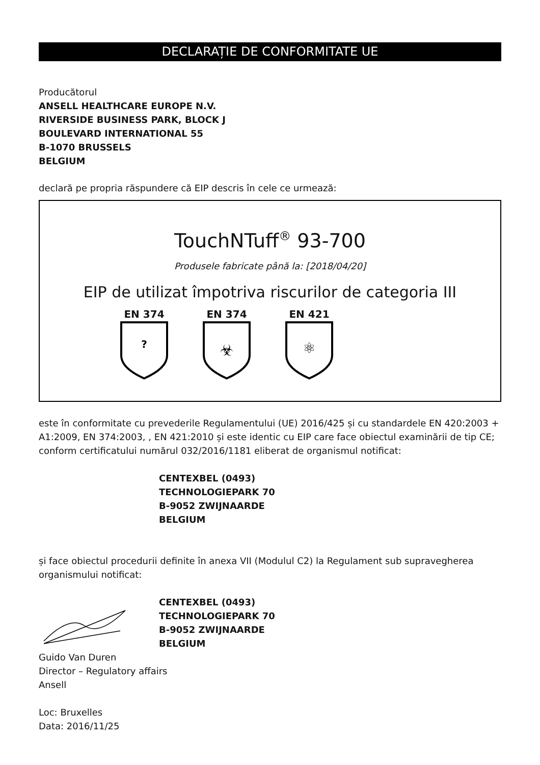DECLARAȚIE DE CONFORMITATE UE
Producătorul
ANSELL HEALTHCARE EUROPE N.V.
RIVERSIDE BUSINESS PARK, BLOCK J
BOULEVARD INTERNATIONAL 55
B-1070 BRUSSELS
BELGIUM
declară pe propria răspundere că EIP descris în cele ce urmează:
TouchNTuff<sup>®</sup> 93-700
Produsele fabricate până la: [2018/04/20]
EIP de utilizat împotriva riscurilor de categoria III
EN 374
?
EN 374
☣
EN 421
⚛
este în conformitate cu prevederile Regulamentului (UE) 2016/425 și cu standardele EN 420:2003 + A1:2009, EN 374:2003, , EN 421:2010 și este identic cu EIP care face obiectul examinării de tip CE; conform certificatului numărul 032/2016/1181 eliberat de organismul notificat:
CENTEXBEL (0493)
TECHNOLOGIEPARK 70
B-9052 ZWIJNAARDE
BELGIUM
și face obiectul procedurii definite în anexa VII (Modulul C2) la Regulament sub supravegherea organismului notificat:
CENTEXBEL (0493)
TECHNOLOGIEPARK 70
B-9052 ZWIJNAARDE
BELGIUM
Guido Van Duren
Director – Regulatory affairs
Ansell
Loc: Bruxelles
Data: 2016/11/25